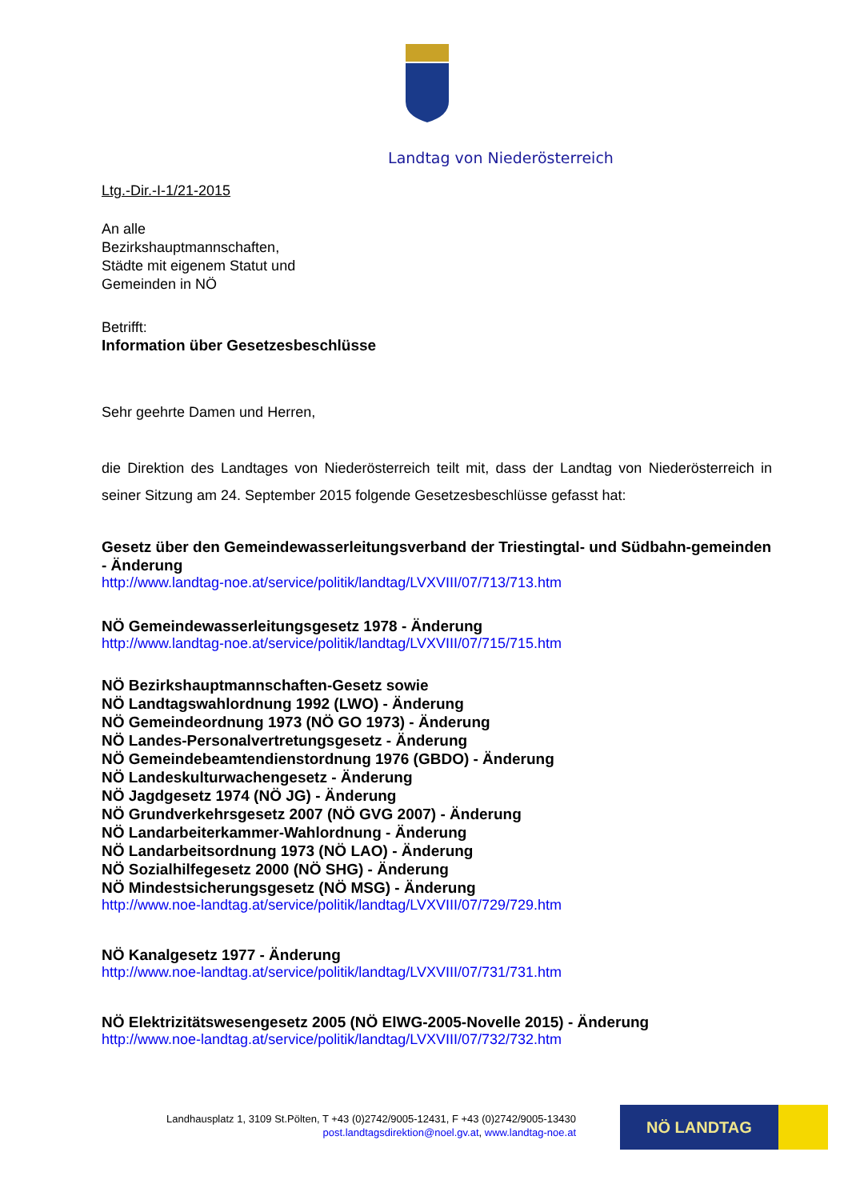Landtag von Niederösterreich
Ltg.-Dir.-I-1/21-2015
An alle
Bezirkshauptmannschaften,
Städte mit eigenem Statut und
Gemeinden in NÖ
Betrifft:
Information über Gesetzesbeschlüsse
Sehr geehrte Damen und Herren,
die Direktion des Landtages von Niederösterreich teilt mit, dass der Landtag von Niederösterreich in seiner Sitzung am 24. September 2015 folgende Gesetzesbeschlüsse gefasst hat:
Gesetz über den Gemeindewasserleitungsverband der Triestingtal- und Südbahn-gemeinden - Änderung
http://www.landtag-noe.at/service/politik/landtag/LVXVIII/07/713/713.htm
NÖ Gemeindewasserleitungsgesetz 1978 - Änderung
http://www.landtag-noe.at/service/politik/landtag/LVXVIII/07/715/715.htm
NÖ Bezirkshauptmannschaften-Gesetz sowie
NÖ Landtagswahlordnung 1992 (LWO) - Änderung
NÖ Gemeindeordnung 1973 (NÖ GO 1973) - Änderung
NÖ Landes-Personalvertretungsgesetz - Änderung
NÖ Gemeindebeamtendienstordnung 1976 (GBDO) - Änderung
NÖ Landeskulturwachengesetz - Änderung
NÖ Jagdgesetz 1974 (NÖ JG) - Änderung
NÖ Grundverkehrsgesetz 2007 (NÖ GVG 2007) - Änderung
NÖ Landarbeiterkammer-Wahlordnung - Änderung
NÖ Landarbeitsordnung 1973 (NÖ LAO) - Änderung
NÖ Sozialhilfegesetz 2000 (NÖ SHG) - Änderung
NÖ Mindestsicherungsgesetz (NÖ MSG) - Änderung
http://www.noe-landtag.at/service/politik/landtag/LVXVIII/07/729/729.htm
NÖ Kanalgesetz 1977 - Änderung
http://www.noe-landtag.at/service/politik/landtag/LVXVIII/07/731/731.htm
NÖ Elektrizitätswesengesetz 2005 (NÖ ElWG-2005-Novelle 2015) - Änderung
http://www.noe-landtag.at/service/politik/landtag/LVXVIII/07/732/732.htm
Landhausplatz 1, 3109 St.Pölten, T +43 (0)2742/9005-12431, F +43 (0)2742/9005-13430
post.landtagsdirektion@noel.gv.at, www.landtag-noe.at
NÖ LANDTAG